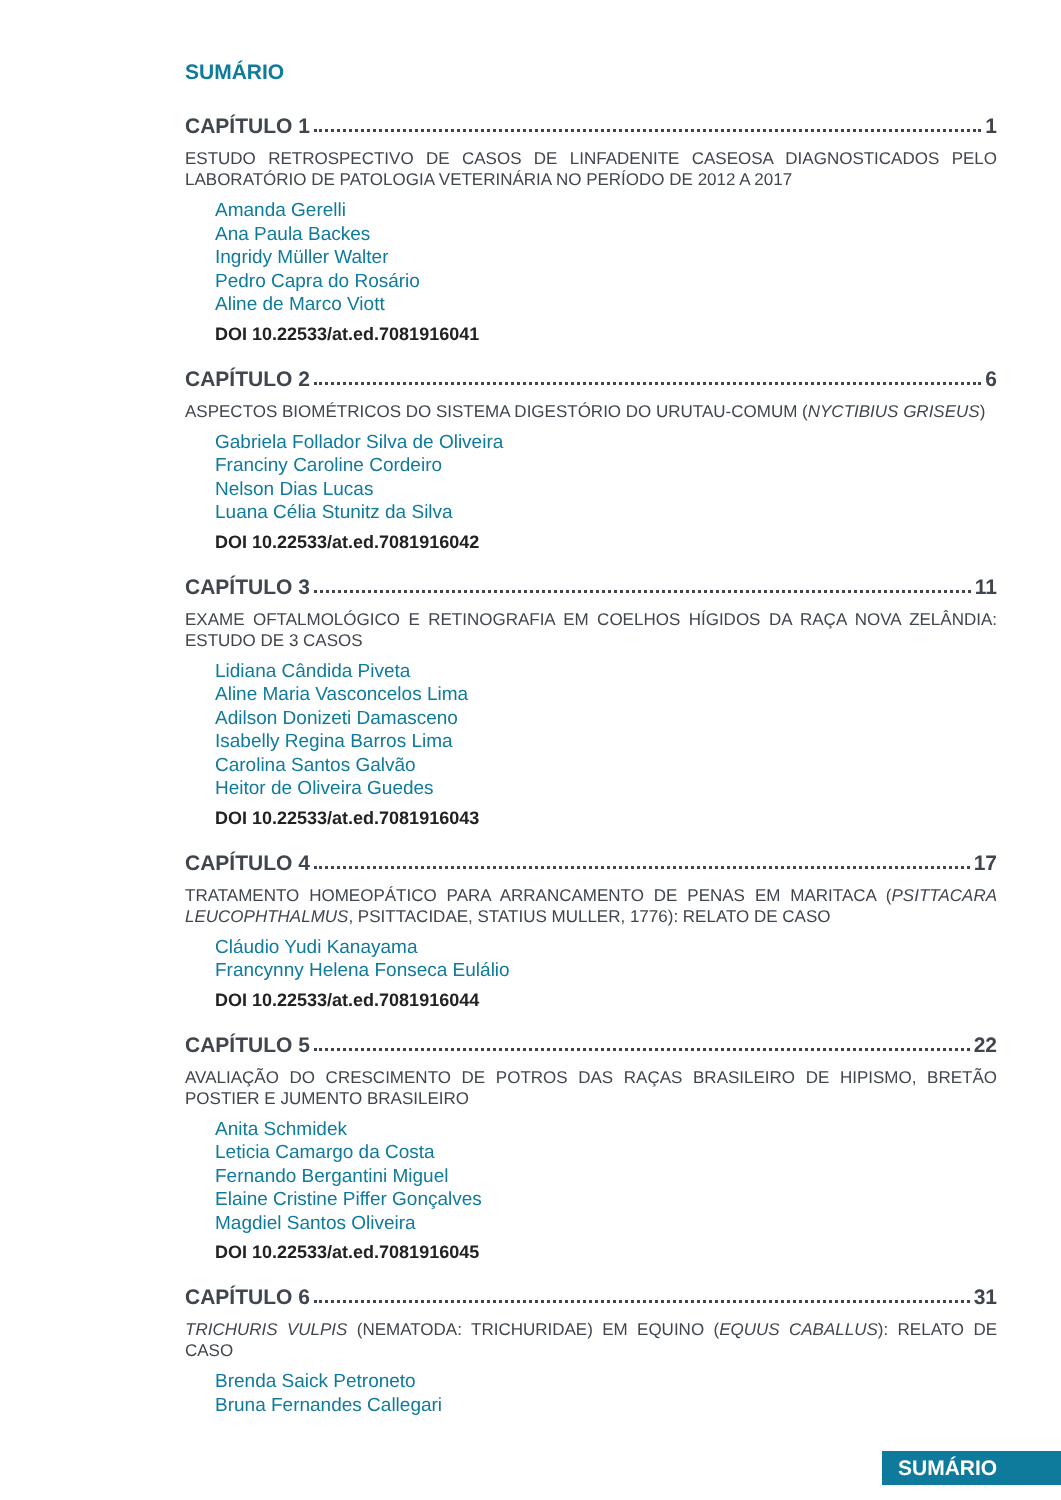SUMÁRIO
CAPÍTULO 1 1
ESTUDO RETROSPECTIVO DE CASOS DE LINFADENITE CASEOSA DIAGNOSTICADOS PELO LABORATÓRIO DE PATOLOGIA VETERINÁRIA NO PERÍODO DE 2012 A 2017
Amanda Gerelli
Ana Paula Backes
Ingridy Müller Walter
Pedro Capra do Rosário
Aline de Marco Viott
DOI 10.22533/at.ed.7081916041
CAPÍTULO 2 6
ASPECTOS BIOMÉTRICOS DO SISTEMA DIGESTÓRIO DO URUTAU-COMUM (NYCTIBIUS GRISEUS)
Gabriela Follador Silva de Oliveira
Franciny Caroline Cordeiro
Nelson Dias Lucas
Luana Célia Stunitz da Silva
DOI 10.22533/at.ed.7081916042
CAPÍTULO 3 11
EXAME OFTALMOLÓGICO E RETINOGRAFIA EM COELHOS HÍGIDOS DA RAÇA NOVA ZELÂNDIA: ESTUDO DE 3 CASOS
Lidiana Cândida Piveta
Aline Maria Vasconcelos Lima
Adilson Donizeti Damasceno
Isabelly Regina Barros Lima
Carolina Santos Galvão
Heitor de Oliveira Guedes
DOI 10.22533/at.ed.7081916043
CAPÍTULO 4 17
TRATAMENTO HOMEOPÁTICO PARA ARRANCAMENTO DE PENAS EM MARITACA (PSITTACARA LEUCOPHTHALMUS, PSITTACIDAE, STATIUS MULLER, 1776): RELATO DE CASO
Cláudio Yudi Kanayama
Francynny Helena Fonseca Eulálio
DOI 10.22533/at.ed.7081916044
CAPÍTULO 5 22
AVALIAÇÃO DO CRESCIMENTO DE POTROS DAS RAÇAS BRASILEIRO DE HIPISMO, BRETÃO POSTIER E JUMENTO BRASILEIRO
Anita Schmidek
Leticia Camargo da Costa
Fernando Bergantini Miguel
Elaine Cristine Piffer Gonçalves
Magdiel Santos Oliveira
DOI 10.22533/at.ed.7081916045
CAPÍTULO 6 31
TRICHURIS VULPIS (NEMATODA: TRICHURIDAE) EM EQUINO (EQUUS CABALLUS): RELATO DE CASO
Brenda Saick Petroneto
Bruna Fernandes Callegari
SUMÁRIO